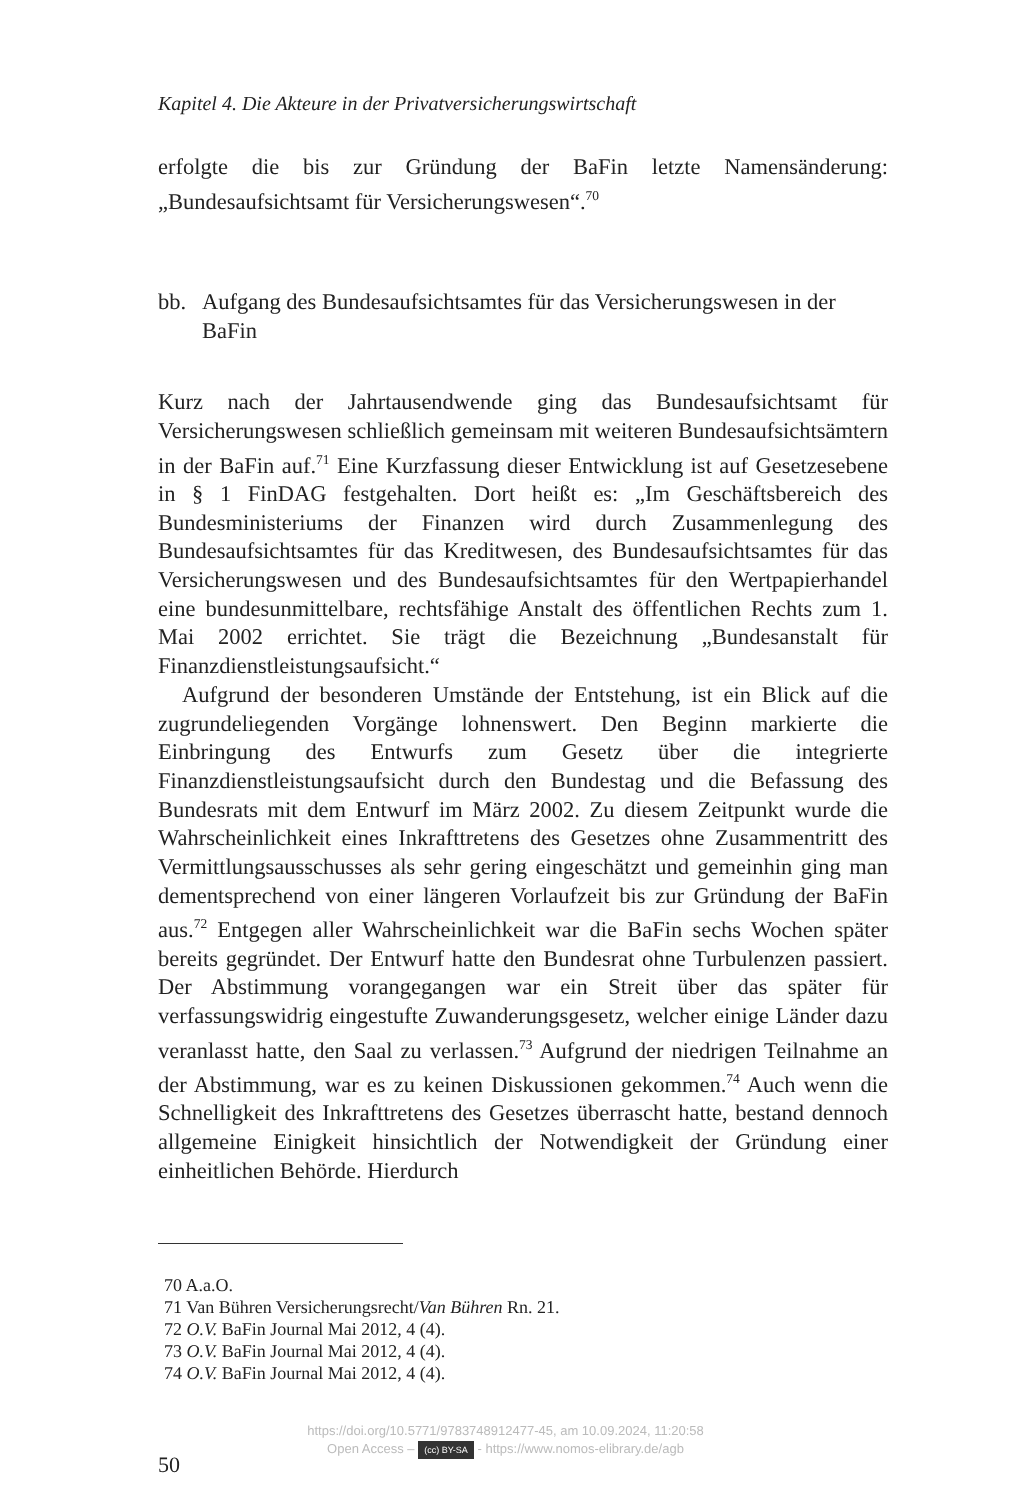Kapitel 4. Die Akteure in der Privatversicherungswirtschaft
erfolgte die bis zur Gründung der BaFin letzte Namensänderung: „Bundesaufsichtsamt für Versicherungswesen“.<sup>70</sup>
bb. Aufgang des Bundesaufsichtsamtes für das Versicherungswesen in der BaFin
Kurz nach der Jahrtausendwende ging das Bundesaufsichtsamt für Versicherungswesen schließlich gemeinsam mit weiteren Bundesaufsichtsämtern in der BaFin auf.<sup>71</sup> Eine Kurzfassung dieser Entwicklung ist auf Gesetzesebene in § 1 FinDAG festgehalten. Dort heißt es: „Im Geschäftsbereich des Bundesministeriums der Finanzen wird durch Zusammenlegung des Bundesaufsichtsamtes für das Kreditwesen, des Bundesaufsichtsamtes für das Versicherungswesen und des Bundesaufsichtsamtes für den Wertpapierhandel eine bundesunmittelbare, rechtsfähige Anstalt des öffentlichen Rechts zum 1. Mai 2002 errichtet. Sie trägt die Bezeichnung „Bundesanstalt für Finanzdienstleistungsaufsicht.“
Aufgrund der besonderen Umstände der Entstehung, ist ein Blick auf die zugrundeliegenden Vorgänge lohnenswert. Den Beginn markierte die Einbringung des Entwurfs zum Gesetz über die integrierte Finanzdienstleistungsaufsicht durch den Bundestag und die Befassung des Bundesrats mit dem Entwurf im März 2002. Zu diesem Zeitpunkt wurde die Wahrscheinlichkeit eines Inkrafttretens des Gesetzes ohne Zusammentritt des Vermittlungsausschusses als sehr gering eingeschätzt und gemeinhin ging man dementsprechend von einer längeren Vorlaufzeit bis zur Gründung der BaFin aus.<sup>72</sup> Entgegen aller Wahrscheinlichkeit war die BaFin sechs Wochen später bereits gegründet. Der Entwurf hatte den Bundesrat ohne Turbulenzen passiert. Der Abstimmung vorangegangen war ein Streit über das später für verfassungswidrig eingestufte Zuwanderungsgesetz, welcher einige Länder dazu veranlasst hatte, den Saal zu verlassen.<sup>73</sup> Aufgrund der niedrigen Teilnahme an der Abstimmung, war es zu keinen Diskussionen gekommen.<sup>74</sup> Auch wenn die Schnelligkeit des Inkrafttretens des Gesetzes überrascht hatte, bestand dennoch allgemeine Einigkeit hinsichtlich der Notwendigkeit der Gründung einer einheitlichen Behörde. Hierdurch
70 A.a.O.
71 Van Bühren Versicherungsrecht/Van Bühren Rn. 21.
72 O.V. BaFin Journal Mai 2012, 4 (4).
73 O.V. BaFin Journal Mai 2012, 4 (4).
74 O.V. BaFin Journal Mai 2012, 4 (4).
50
https://doi.org/10.5771/9783748912477-45, am 10.09.2024, 11:20:58
Open Access – (cc) BY-SA - https://www.nomos-elibrary.de/agb